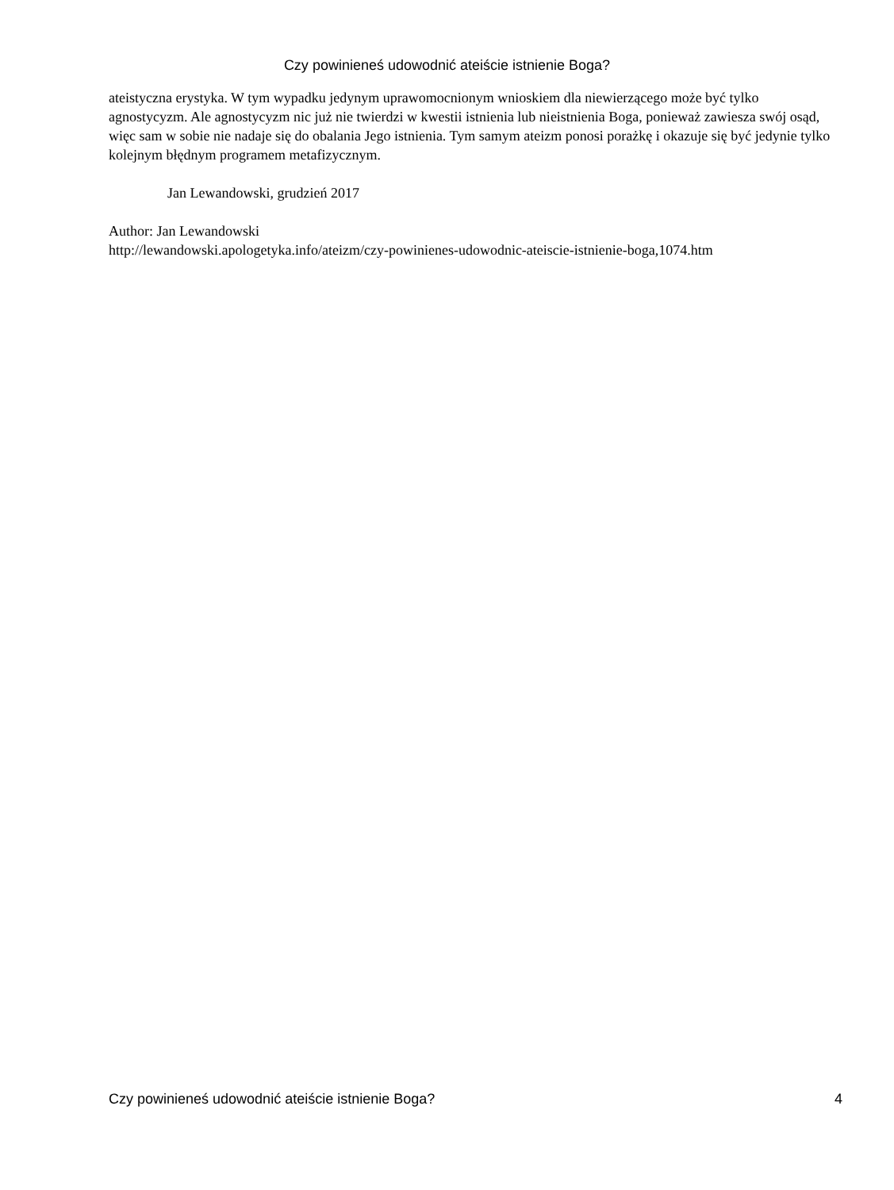Czy powinieneś udowodnić ateiście istnienie Boga?
ateistyczna erystyka. W tym wypadku jedynym uprawomocnionym wnioskiem dla niewierzącego może być tylko agnostycyzm. Ale agnostycyzm nic już nie twierdzi w kwestii istnienia lub nieistnienia Boga, ponieważ zawiesza swój osąd, więc sam w sobie nie nadaje się do obalania Jego istnienia. Tym samym ateizm ponosi porażkę i okazuje się być jedynie tylko kolejnym błędnym programem metafizycznym.
Jan Lewandowski, grudzień 2017
Author: Jan Lewandowski
http://lewandowski.apologetyka.info/ateizm/czy-powinienes-udowodnic-ateiscie-istnienie-boga,1074.htm
Czy powinieneś udowodnić ateiście istnienie Boga? 4